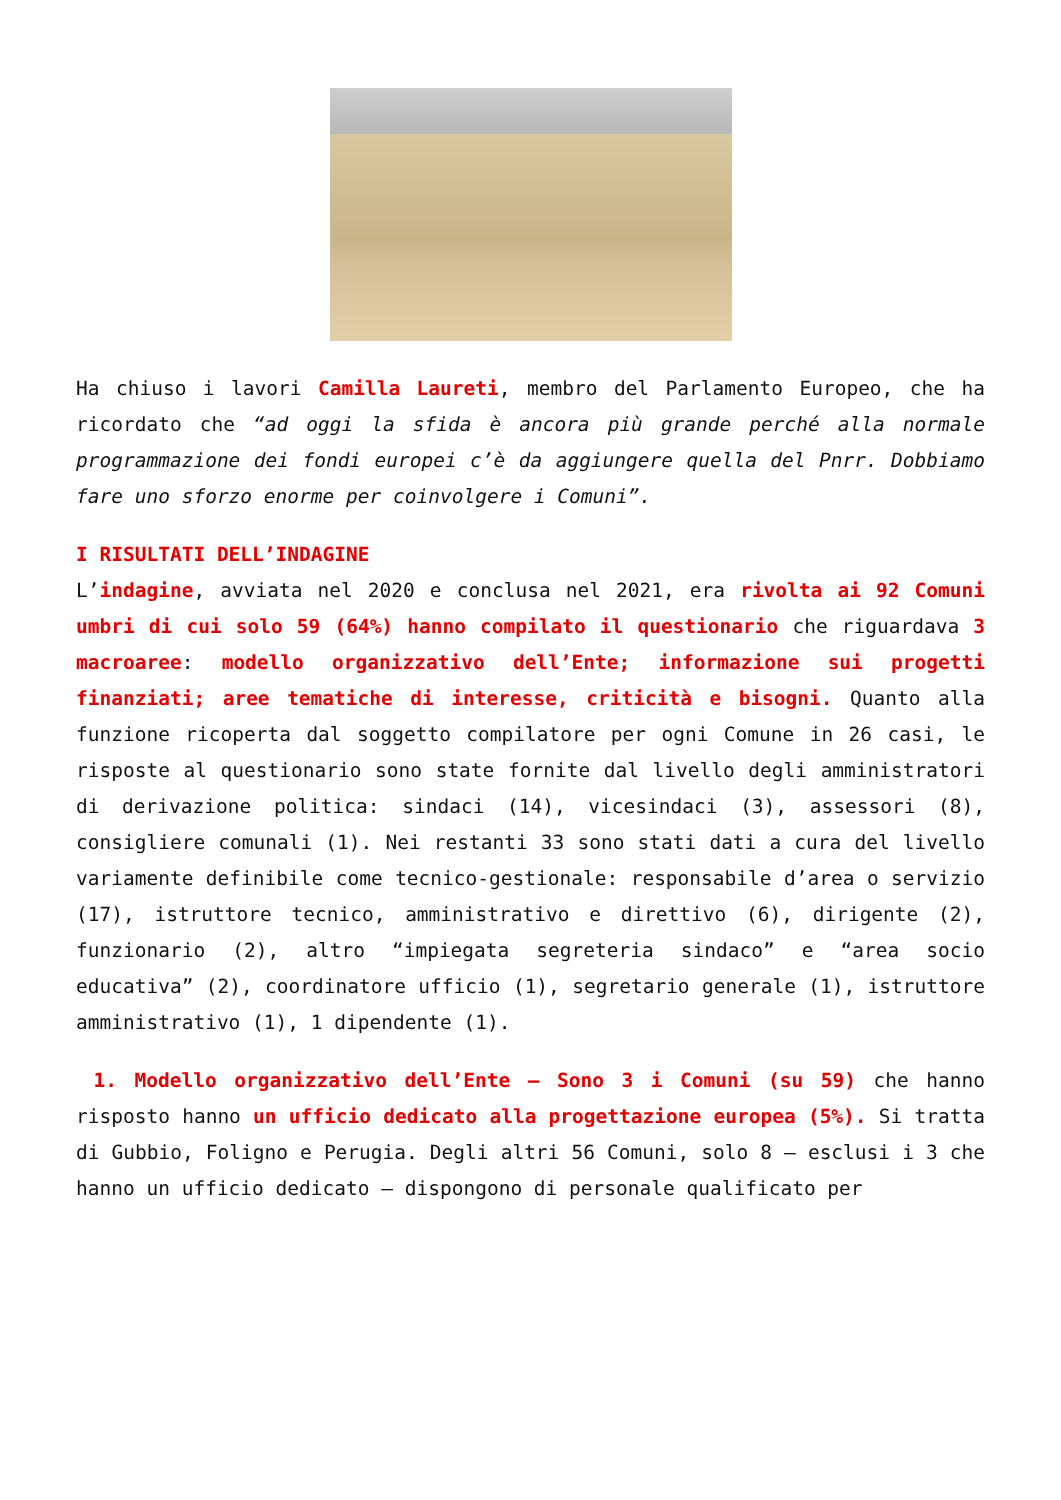Ha chiuso i lavori Camilla Laureti, membro del Parlamento Europeo, che ha ricordato che “ad oggi la sfida è ancora più grande perché alla normale programmazione dei fondi europei c’è da aggiungere quella del Pnrr. Dobbiamo fare uno sforzo enorme per coinvolgere i Comuni”.
I RISULTATI DELL’INDAGINE
L’indagine, avviata nel 2020 e conclusa nel 2021, era rivolta ai 92 Comuni umbri di cui solo 59 (64%) hanno compilato il questionario che riguardava 3 macroaree: modello organizzativo dell’Ente; informazione sui progetti finanziati; aree tematiche di interesse, criticità e bisogni. Quanto alla funzione ricoperta dal soggetto compilatore per ogni Comune in 26 casi, le risposte al questionario sono state fornite dal livello degli amministratori di derivazione politica: sindaci (14), vicesindaci (3), assessori (8), consigliere comunali (1). Nei restanti 33 sono stati dati a cura del livello variamente definibile come tecnico-gestionale: responsabile d’area o servizio (17), istruttore tecnico, amministrativo e direttivo (6), dirigente (2), funzionario (2), altro “impiegata segreteria sindaco” e “area socio educativa” (2), coordinatore ufficio (1), segretario generale (1), istruttore amministrativo (1), 1 dipendente (1).
1. Modello organizzativo dell’Ente – Sono 3 i Comuni (su 59) che hanno risposto hanno un ufficio dedicato alla progettazione europea (5%). Si tratta di Gubbio, Foligno e Perugia. Degli altri 56 Comuni, solo 8 – esclusi i 3 che hanno un ufficio dedicato – dispongono di personale qualificato per